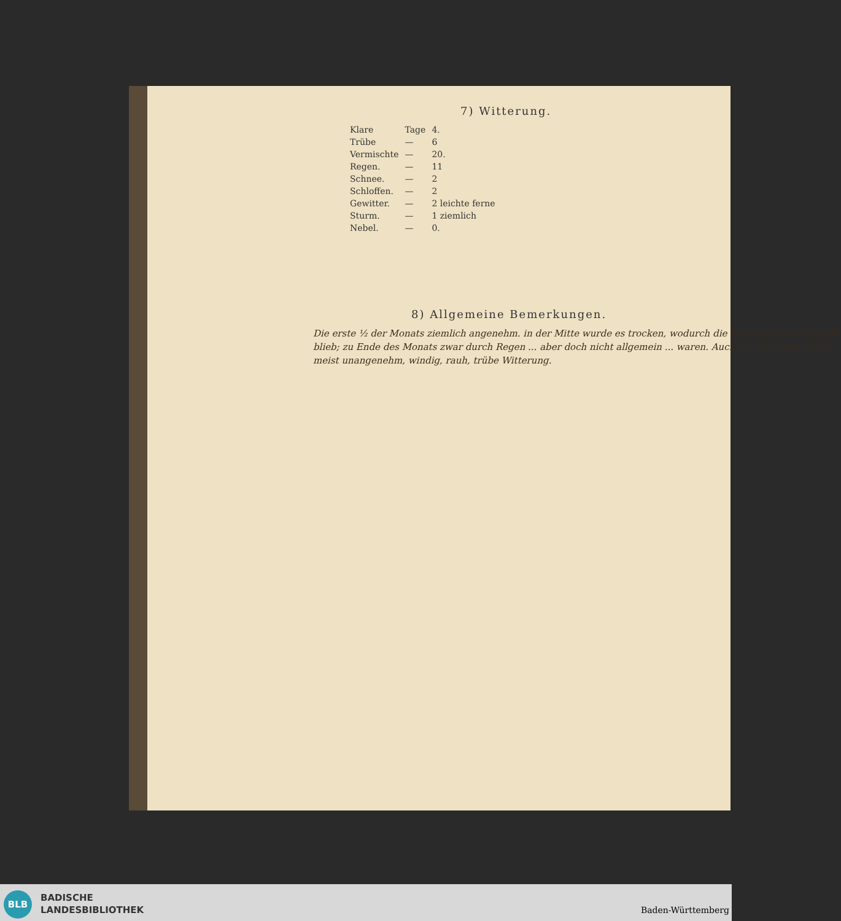7) Witterung.
| Klare | Tage | 4. |
| Trübe | — | 6 |
| Vermischte | — | 20. |
| Regen. | — | 11 |
| Schnee. | — | 2 |
| Schloffen. | — | 2 |
| Gewitter. | — | 2 leichte ferne |
| Sturm. | — | 1 ziemlich |
| Nebel. | — | 0. |
8) Allgemeine Bemerkungen.
Die erste ½ der Monats ziemlich angenehm. in der Mitte wurde es trocken, wodurch die Vegetation sehr zurück blieb; zu Ende des Monats zwar durch Regen ... aber doch nicht allgemein ... waren. Auch war die letzte Hälfte meist unangenehm, windig, rauh, trübe Witterung.
BLB
BADISCHE
LANDESBIBLIOTHEK
Baden-Württemberg